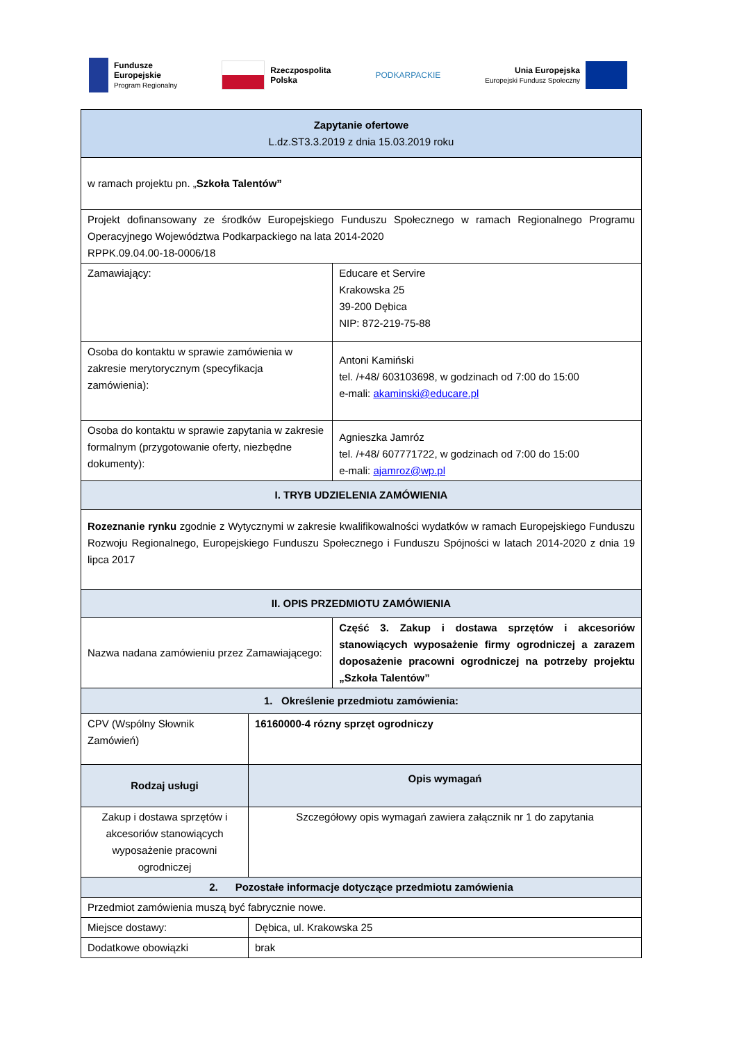Fundusze
Europejskie
Program Regionalny
Rzeczpospolita
Polska
PODKARPACKIE
Unia Europejska
Europejski Fundusz Społeczny
| Zapytanie ofertowe L.dz.ST3.3.2019 z dnia 15.03.2019 roku | | |
| w ramach projektu pn. „ Szkoła Talentów” | | |
| Projekt dofinansowany ze środków Europejskiego Funduszu Społecznego w ramach Regionalnego Programu Operacyjnego Województwa Podkarpackiego na lata 2014-2020 RPPK.09.04.00-18-0006/18 | | |
| Zamawiający: | | Educare et Servire Krakowska 25 39-200 Dębica NIP: 872-219-75-88 |
| Osoba do kontaktu w sprawie zamówienia w zakresie merytorycznym (specyfikacja zamówienia): | | Antoni Kamiński tel. /+48/ 603103698, w godzinach od 7:00 do 15:00 e-mali: akaminski@educare.pl |
| Osoba do kontaktu w sprawie zapytania w zakresie formalnym (przygotowanie oferty, niezbędne dokumenty): | | Agnieszka Jamróz tel. /+48/ 607771722, w godzinach od 7:00 do 15:00 e-mali: ajamroz@wp.pl |
| I. TRYB UDZIELENIA ZAMÓWIENIA | | |
| Rozeznanie rynku zgodnie z Wytycznymi w zakresie kwalifikowalności wydatków w ramach Europejskiego Funduszu Rozwoju Regionalnego, Europejskiego Funduszu Społecznego i Funduszu Spójności w latach 2014-2020 z dnia 19 lipca 2017 | | |
| II. OPIS PRZEDMIOTU ZAMÓWIENIA | | |
| Nazwa nadana zamówieniu przez Zamawiającego: | | Część 3. Zakup i dostawa sprzętów i akcesoriów stanowiących wyposażenie firmy ogrodniczej a zarazem doposażenie pracowni ogrodniczej na potrzeby projektu „Szkoła Talentów” |
| 1. Określenie przedmiotu zamówienia: | | |
| CPV (Wspólny Słownik Zamówień) | 16160000-4 rózny sprzęt ogrodniczy | |
| Rodzaj usługi | Opis wymagań | |
| Zakup i dostawa sprzętów i akcesoriów stanowiących wyposażenie pracowni ogrodniczej | Szczegółowy opis wymagań zawiera załącznik nr 1 do zapytania | |
| 2. Pozostałe informacje dotyczące przedmiotu zamówienia | | |
| Przedmiot zamówienia muszą być fabrycznie nowe. | | |
| Miejsce dostawy: | Dębica, ul. Krakowska 25 | |
| Dodatkowe obowiązki | brak | |